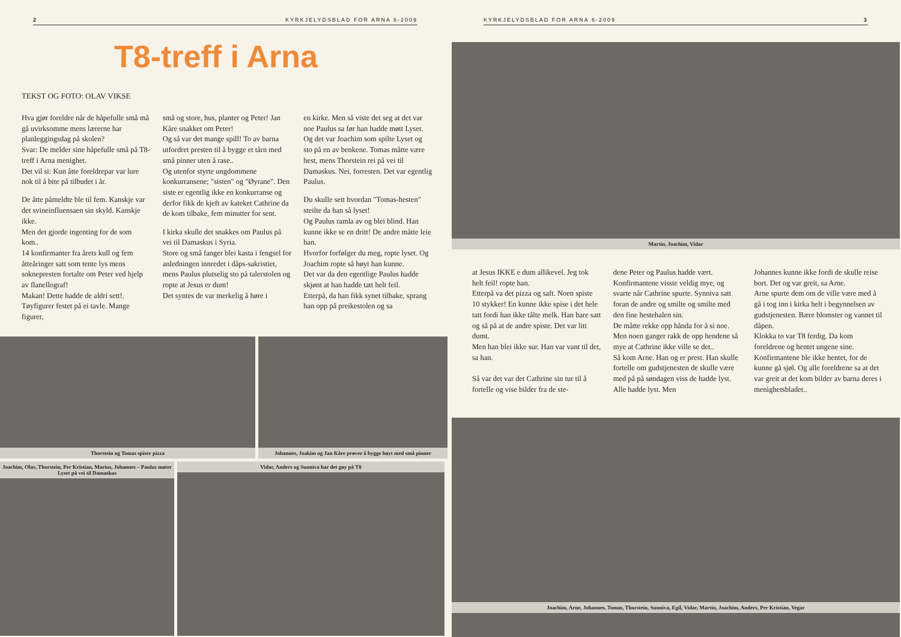2 KYRKJELYDSBLAD FOR ARNA 6-2009
T8-treff i Arna
TEKST OG FOTO: OLAV VIKSE
Hva gjør foreldre når de håpefulle små må gå uvirksomme mens lærerne har planleggingsdag på skolen?
Svar: De melder sine håpefulle små på T8-treff i Arna menighet.
Det vil si: Kun åtte foreldrepar var lure nok til å bite på tilbudet i år.
De åtte påmeldte ble til fem. Kanskje var det svineinfluensaen sin skyld. Kanskje ikke.
Men det gjorde ingenting for de som kom..
14 konfirmanter fra årets kull og fem åtteåringer satt som tente lys mens soknepresten fortalte om Peter ved hjelp av flanellograf!
Makan! Dette hadde de aldri sett!. Tøyfigurer festet på ei tavle. Mange figurer,
små og store, hus, planter og Peter! Jan Kåre snakket om Peter!
Og så var det mange spill! To av barna utfordret presten til å bygge et tårn med små pinner uten å rase..
Og utenfor styrte ungdommene konkurransene; "sisten" og "Øyrane". Den siste er egentlig ikke en konkurranse og derfor fikk de kjeft av kateket Cathrine da de kom tilbake, fem minutter for sent.
I kirka skulle det snakkes om Paulus på vei til Damaskus i Syria.
Store og små fanger blei kasta i fengsel for anledningen innredet i dåps-sakristiet, mens Paulus plutselig sto på talerstolen og ropte at Jesus er dum!
Det syntes de var merkelig å høre i
en kirke. Men så viste det seg at det var noe Paulus sa før han hadde møtt Lyset. Og det var Joachim som spilte Lyset og sto på en av benkene. Tomas måtte være hest, mens Thorstein rei på vei til Damaskus. Nei, forresten. Det var egentlig Paulus.
Du skulle sett hvordan "Tomas-hesten" steilte da han så lyset!
Og Paulus ramla av og blei blind. Han kunne ikke se en dritt! De andre måtte leie han.
Hvorfor forfølger du meg, ropte lyset. Og Joachim ropte så høyt han kunne.
Det var da den egentlige Paulus hadde skjønt at han hadde tatt helt feil.
Etterpå, da han fikk synet tilbake, sprang han opp på preikestolen og sa
Thorstein og Tomas spiser pizza Johannes, Joakim og Jan Kåre prøver å bygge høyt med små pinner
Joachim, Olav, Thorstein, Per Kristian, Marius, Johannes – Paulus møter Lyset på vei til Damaskus
Vidar, Anders og Sunniva har det gøy på T8
KYRKJELYDSBLAD FOR ARNA 6-2009 3
Martin, Joachim, Vidar
at Jesus IKKE e dum allikevel. Jeg tok helt feil! ropte han.
Etterpå va det pizza og saft. Noen spiste 10 stykker! En kunne ikke spise i det hele tatt fordi han ikke tålte melk. Han bare satt og så på at de andre spiste. Det var litt dumt.
Men han blei ikke sur. Han var vant til det, sa han.
Så var det var det Cathrine sin tur til å fortelle og vise bilder fra de ste-
dene Peter og Paulus hadde vært.
Konfirmantene visste veldig mye, og svarte når Cathrine spurte. Synniva satt foran de andre og smilte og smilte med den fine hestehalen sin.
De måtte rekke opp hånda for å si noe. Men noen ganger rakk de opp hendene så mye at Cathrine ikke ville se det..
Så kom Arne. Han og er prest. Han skulle fortelle om gudstjenesten de skulle være med på på søndagen viss de hadde lyst. Alle hadde lyst. Men
Johannes kunne ikke fordi de skulle reise bort. Det og var greit, sa Arne.
Arne spurte dem om de ville være med å gå i tog inn i kirka helt i begynnelsen av gudstjenesten. Bære blomster og vannet til dåpen.
Klokka to var T8 ferdig. Da kom foreldrene og hentet ungene sine. Konfirmantene ble ikke hentet, for de kunne gå sjøl. Og alle foreldrene sa at det var greit at det kom bilder av barna deres i menighetsbladet..
Joachim, Arne, Johannes, Tomas, Thorstein, Sunniva, Egil, Vidar, Martin, Joachim, Anders, Per Kristian, Vegar